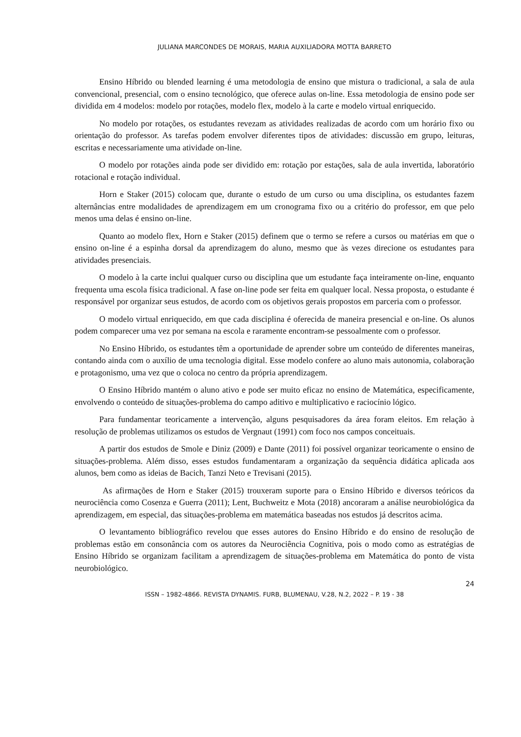JULIANA MARCONDES DE MORAIS, MARIA AUXILIADORA MOTTA BARRETO
Ensino Híbrido ou blended learning é uma metodologia de ensino que mistura o tradicional, a sala de aula convencional, presencial, com o ensino tecnológico, que oferece aulas on-line. Essa metodologia de ensino pode ser dividida em 4 modelos: modelo por rotações, modelo flex, modelo à la carte e modelo virtual enriquecido.
No modelo por rotações, os estudantes revezam as atividades realizadas de acordo com um horário fixo ou orientação do professor. As tarefas podem envolver diferentes tipos de atividades: discussão em grupo, leituras, escritas e necessariamente uma atividade on-line.
O modelo por rotações ainda pode ser dividido em: rotação por estações, sala de aula invertida, laboratório rotacional e rotação individual.
Horn e Staker (2015) colocam que, durante o estudo de um curso ou uma disciplina, os estudantes fazem alternâncias entre modalidades de aprendizagem em um cronograma fixo ou a critério do professor, em que pelo menos uma delas é ensino on-line.
Quanto ao modelo flex, Horn e Staker (2015) definem que o termo se refere a cursos ou matérias em que o ensino on-line é a espinha dorsal da aprendizagem do aluno, mesmo que às vezes direcione os estudantes para atividades presenciais.
O modelo à la carte inclui qualquer curso ou disciplina que um estudante faça inteiramente on-line, enquanto frequenta uma escola física tradicional. A fase on-line pode ser feita em qualquer local. Nessa proposta, o estudante é responsável por organizar seus estudos, de acordo com os objetivos gerais propostos em parceria com o professor.
O modelo virtual enriquecido, em que cada disciplina é oferecida de maneira presencial e on-line. Os alunos podem comparecer uma vez por semana na escola e raramente encontram-se pessoalmente com o professor.
No Ensino Híbrido, os estudantes têm a oportunidade de aprender sobre um conteúdo de diferentes maneiras, contando ainda com o auxílio de uma tecnologia digital. Esse modelo confere ao aluno mais autonomia, colaboração e protagonismo, uma vez que o coloca no centro da própria aprendizagem.
O Ensino Híbrido mantém o aluno ativo e pode ser muito eficaz no ensino de Matemática, especificamente, envolvendo o conteúdo de situações-problema do campo aditivo e multiplicativo e raciocínio lógico.
Para fundamentar teoricamente a intervenção, alguns pesquisadores da área foram eleitos. Em relação à resolução de problemas utilizamos os estudos de Vergnaut (1991) com foco nos campos conceituais.
A partir dos estudos de Smole e Diniz (2009) e Dante (2011) foi possível organizar teoricamente o ensino de situações-problema. Além disso, esses estudos fundamentaram a organização da sequência didática aplicada aos alunos, bem como as ideias de Bacich, Tanzi Neto e Trevisani (2015).
As afirmações de Horn e Staker (2015) trouxeram suporte para o Ensino Híbrido e diversos teóricos da neurociência como Cosenza e Guerra (2011); Lent, Buchweitz e Mota (2018) ancoraram a análise neurobiológica da aprendizagem, em especial, das situações-problema em matemática baseadas nos estudos já descritos acima.
O levantamento bibliográfico revelou que esses autores do Ensino Híbrido e do ensino de resolução de problemas estão em consonância com os autores da Neurociência Cognitiva, pois o modo como as estratégias de Ensino Híbrido se organizam facilitam a aprendizagem de situações-problema em Matemática do ponto de vista neurobiológico.
24
ISSN – 1982-4866. REVISTA DYNAMIS. FURB, BLUMENAU, V.28, N.2, 2022 – P. 19 - 38